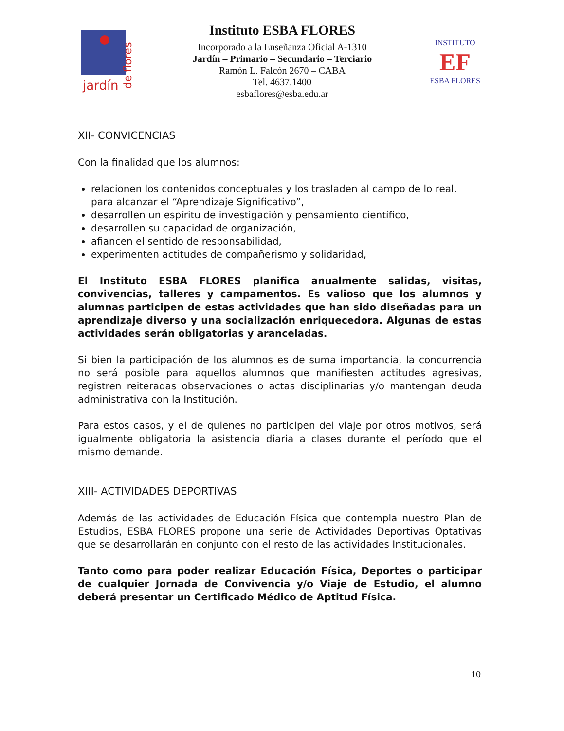jardín
de flores
Instituto ESBA FLORES
Incorporado a la Enseñanza Oficial A-1310
Jardín – Primario – Secundario – Terciario
Ramón L. Falcón 2670 – CABA
Tel. 4637.1400
esbaflores@esba.edu.ar
INSTITUTO
EF
ESBA FLORES
XII- CONVICENCIAS
Con la finalidad que los alumnos:
relacionen los contenidos conceptuales y los trasladen al campo de lo real, para alcanzar el “Aprendizaje Significativo”,
desarrollen un espíritu de investigación y pensamiento científico,
desarrollen su capacidad de organización,
afiancen el sentido de responsabilidad,
experimenten actitudes de compañerismo y solidaridad,
El Instituto ESBA FLORES planifica anualmente salidas, visitas, convivencias, talleres y campamentos. Es valioso que los alumnos y alumnas participen de estas actividades que han sido diseñadas para un aprendizaje diverso y una socialización enriquecedora. Algunas de estas actividades serán obligatorias y aranceladas.
Si bien la participación de los alumnos es de suma importancia, la concurrencia no será posible para aquellos alumnos que manifiesten actitudes agresivas, registren reiteradas observaciones o actas disciplinarias y/o mantengan deuda administrativa con la Institución.
Para estos casos, y el de quienes no participen del viaje por otros motivos, será igualmente obligatoria la asistencia diaria a clases durante el período que el mismo demande.
XIII- ACTIVIDADES DEPORTIVAS
Además de las actividades de Educación Física que contempla nuestro Plan de Estudios, ESBA FLORES propone una serie de Actividades Deportivas Optativas que se desarrollarán en conjunto con el resto de las actividades Institucionales.
Tanto como para poder realizar Educación Física, Deportes o participar de cualquier Jornada de Convivencia y/o Viaje de Estudio, el alumno deberá presentar un Certificado Médico de Aptitud Física.
10